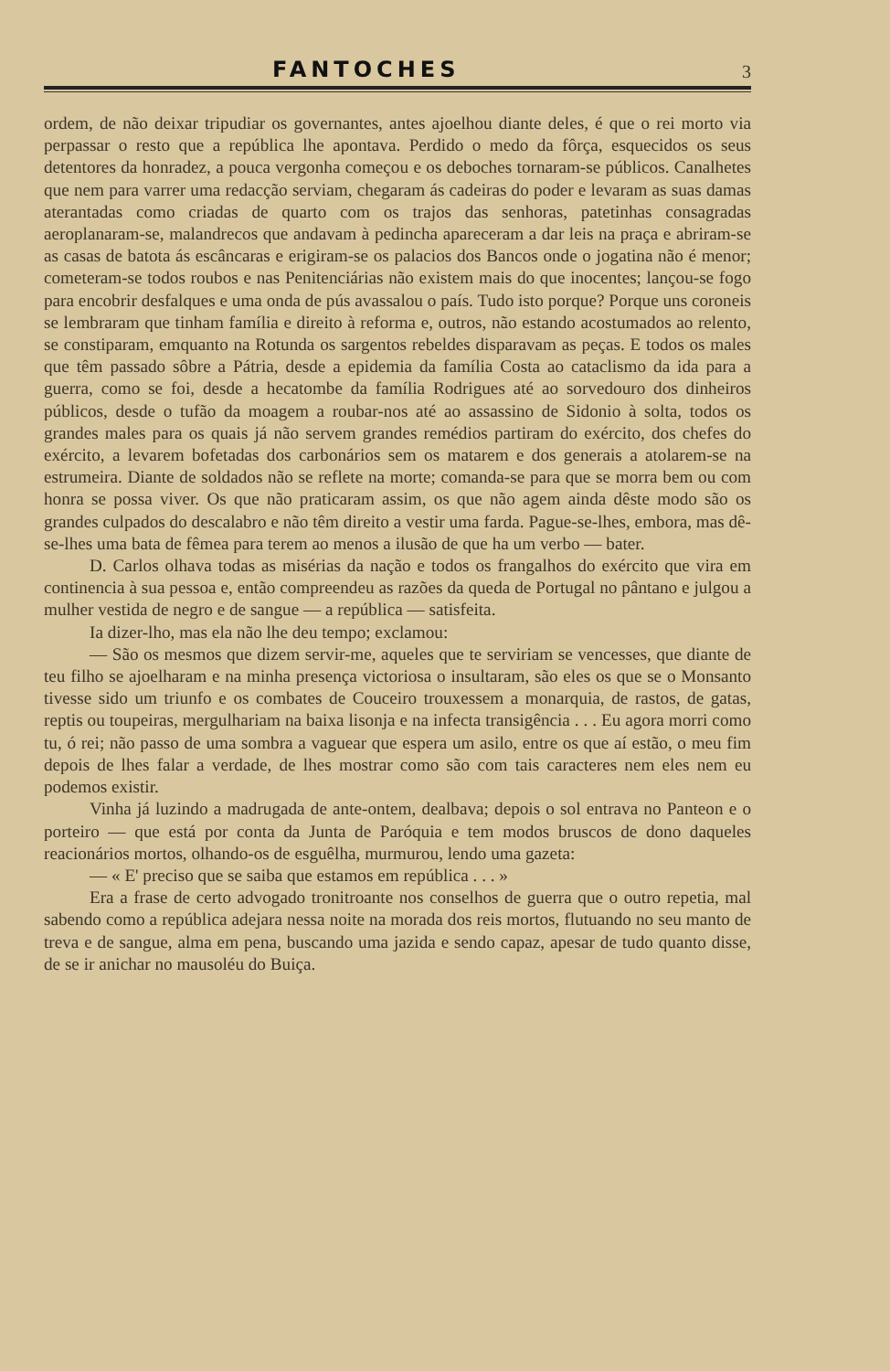FANTOCHES
3
ordem, de não deixar tripudiar os governantes, antes ajoelhou diante deles, é que o rei morto via perpassar o resto que a república lhe apontava. Perdido o medo da fôrça, esquecidos os seus detentores da honradez, a pouca vergonha começou e os deboches tornaram-se públicos. Canalhetes que nem para varrer uma redacção serviam, chegaram ás cadeiras do poder e levaram as suas damas aterantadas como criadas de quarto com os trajos das senhoras, patetinhas consagradas aeroplanaram-se, malandrecos que andavam à pedincha apareceram a dar leis na praça e abriram-se as casas de batota ás escâncaras e erigiram-se os palacios dos Bancos onde o jogatina não é menor; cometeram-se todos roubos e nas Penitenciárias não existem mais do que inocentes; lançou-se fogo para encobrir desfalques e uma onda de pús avassalou o país. Tudo isto porque? Porque uns coroneis se lembraram que tinham família e direito à reforma e, outros, não estando acostumados ao relento, se constiparam, emquanto na Rotunda os sargentos rebeldes disparavam as peças. E todos os males que têm passado sôbre a Pátria, desde a epidemia da família Costa ao cataclismo da ida para a guerra, como se foi, desde a hecatombe da família Rodrigues até ao sorvedouro dos dinheiros públicos, desde o tufão da moagem a roubar-nos até ao assassino de Sidonio à solta, todos os grandes males para os quais já não servem grandes remédios partiram do exército, dos chefes do exército, a levarem bofetadas dos carbonários sem os matarem e dos generais a atolarem-se na estrumeira. Diante de soldados não se reflete na morte; comanda-se para que se morra bem ou com honra se possa viver. Os que não praticaram assim, os que não agem ainda dêste modo são os grandes culpados do descalabro e não têm direito a vestir uma farda. Pague-se-lhes, embora, mas dê-se-lhes uma bata de fêmea para terem ao menos a ilusão de que ha um verbo — bater.
D. Carlos olhava todas as misérias da nação e todos os frangalhos do exército que vira em continencia à sua pessoa e, então compreendeu as razões da queda de Portugal no pântano e julgou a mulher vestida de negro e de sangue — a república — satisfeita.
Ia dizer-lho, mas ela não lhe deu tempo; exclamou:
— São os mesmos que dizem servir-me, aqueles que te serviriam se vencesses, que diante de teu filho se ajoelharam e na minha presença victoriosa o insultaram, são eles os que se o Monsanto tivesse sido um triunfo e os combates de Couceiro trouxessem a monarquia, de rastos, de gatas, reptis ou toupeiras, mergulhariam na baixa lisonja e na infecta transigência . . . Eu agora morri como tu, ó rei; não passo de uma sombra a vaguear que espera um asilo, entre os que aí estão, o meu fim depois de lhes falar a verdade, de lhes mostrar como são com tais caracteres nem eles nem eu podemos existir.
Vinha já luzindo a madrugada de ante-ontem, dealbava; depois o sol entrava no Panteon e o porteiro — que está por conta da Junta de Paróquia e tem modos bruscos de dono daqueles reacionários mortos, olhando-os de esguêlha, murmurou, lendo uma gazeta:
— « E' preciso que se saiba que estamos em república . . . »
Era a frase de certo advogado tronitroante nos conselhos de guerra que o outro repetia, mal sabendo como a república adejara nessa noite na morada dos reis mortos, flutuando no seu manto de treva e de sangue, alma em pena, buscando uma jazida e sendo capaz, apesar de tudo quanto disse, de se ir anichar no mausoléu do Buiça.